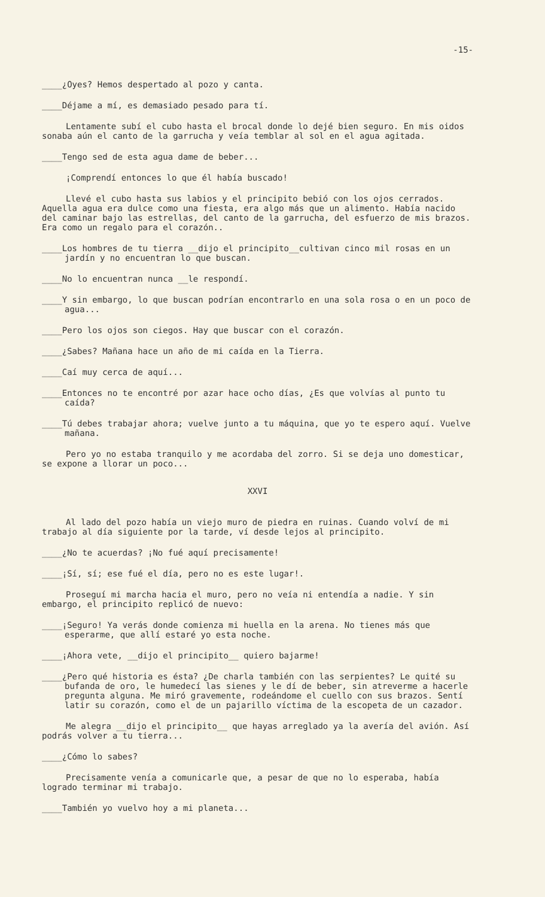-15-
____¿Oyes? Hemos despertado al pozo y canta.
____Déjame a mí, es demasiado pesado para tí.
Lentamente subí el cubo hasta el brocal donde lo dejé bien seguro. En mis oidos sonaba aún el canto de la garrucha y veía temblar al sol en el agua agitada.
____Tengo sed de esta agua dame de beber...
¡Comprendí entonces lo que él había buscado!
Llevé el cubo hasta sus labios y el principito bebió con los ojos cerrados. Aquella agua era dulce como una fiesta, era algo más que un alimento. Había nacido del caminar bajo las estrellas, del canto de la garrucha, del esfuerzo de mis brazos. Era como un regalo para el corazón..
____Los hombres de tu tierra __dijo el principito__cultivan cinco mil rosas en un jardín y no encuentran lo que buscan.
____No lo encuentran nunca __le respondí.
____Y sin embargo, lo que buscan podrían encontrarlo en una sola rosa o en un poco de agua...
____Pero los ojos son ciegos. Hay que buscar con el corazón.
____¿Sabes? Mañana hace un año de mi caída en la Tierra.
____Caí muy cerca de aquí...
____Entonces no te encontré por azar hace ocho días, ¿Es que volvías al punto tu caída?
____Tú debes trabajar ahora; vuelve junto a tu máquina, que yo te espero aquí. Vuelve mañana.
Pero yo no estaba tranquilo y me acordaba del zorro. Si se deja uno domesticar, se expone a llorar un poco...
XXVI
Al lado del pozo había un viejo muro de piedra en ruinas. Cuando volví de mi trabajo al día siguiente por la tarde, ví desde lejos al principito.
____¿No te acuerdas? ¡No fué aquí precisamente!
____¡Sí, sí; ese fué el día, pero no es este lugar!.
Proseguí mi marcha hacia el muro, pero no veía ni entendía a nadie. Y sin embargo, el principito replicó de nuevo:
____¡Seguro! Ya verás donde comienza mi huella en la arena. No tienes más que esperarme, que allí estaré yo esta noche.
____¡Ahora vete, __dijo el principito__ quiero bajarme!
____¿Pero qué historia es ésta? ¿De charla también con las serpientes? Le quité su bufanda de oro, le humedecí las sienes y le dí de beber, sin atreverme a hacerle pregunta alguna. Me miró gravemente, rodeándome el cuello con sus brazos. Sentí latir su corazón, como el de un pajarillo víctima de la escopeta de un cazador.
Me alegra __dijo el principito__ que hayas arreglado ya la avería del avión. Así podrás volver a tu tierra...
____¿Cómo lo sabes?
Precisamente venía a comunicarle que, a pesar de que no lo esperaba, había logrado terminar mi trabajo.
____También yo vuelvo hoy a mi planeta...